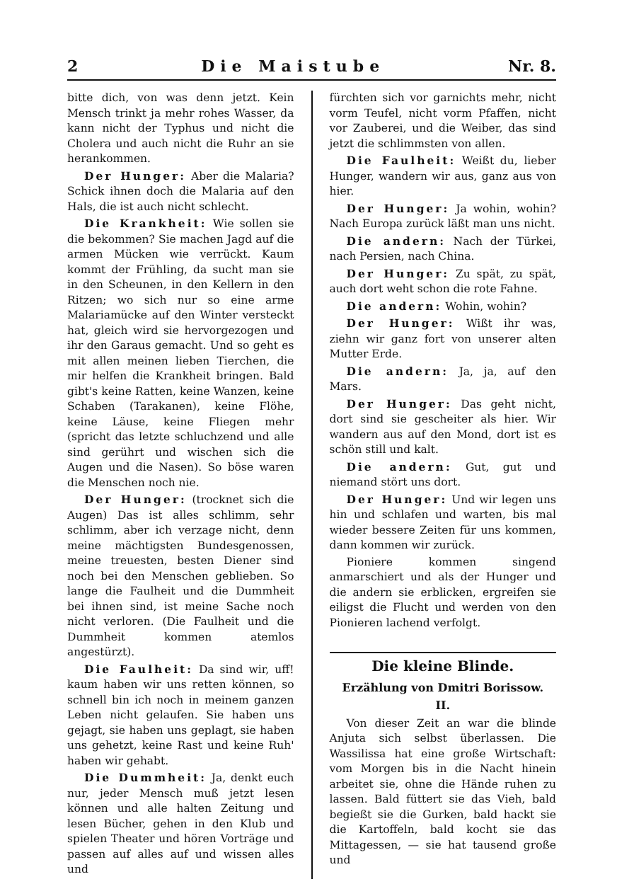2 Die Maistube Nr. 8.
bitte dich, von was denn jetzt. Kein Mensch trinkt ja mehr rohes Wasser, da kann nicht der Typhus und nicht die Cholera und auch nicht die Ruhr an sie herankommen.
Der Hunger: Aber die Malaria? Schick ihnen doch die Malaria auf den Hals, die ist auch nicht schlecht.
Die Krankheit: Wie sollen sie die bekommen? Sie machen Jagd auf die armen Mücken wie verrückt. Kaum kommt der Frühling, da sucht man sie in den Scheunen, in den Kellern in den Ritzen; wo sich nur so eine arme Malariamücke auf den Winter versteckt hat, gleich wird sie hervorgezogen und ihr den Garaus gemacht. Und so geht es mit allen meinen lieben Tierchen, die mir helfen die Krankheit bringen. Bald gibt's keine Ratten, keine Wanzen, keine Schaben (Tarakanen), keine Flöhe, keine Läuse, keine Fliegen mehr (spricht das letzte schluchzend und alle sind gerührt und wischen sich die Augen und die Nasen). So böse waren die Menschen noch nie.
Der Hunger: (trocknet sich die Augen) Das ist alles schlimm, sehr schlimm, aber ich verzage nicht, denn meine mächtigsten Bundesgenossen, meine treuesten, besten Diener sind noch bei den Menschen geblieben. So lange die Faulheit und die Dummheit bei ihnen sind, ist meine Sache noch nicht verloren. (Die Faulheit und die Dummheit kommen atemlos angestürzt).
Die Faulheit: Da sind wir, uff! kaum haben wir uns retten können, so schnell bin ich noch in meinem ganzen Leben nicht gelaufen. Sie haben uns gejagt, sie haben uns geplagt, sie haben uns gehetzt, keine Rast und keine Ruh' haben wir gehabt.
Die Dummheit: Ja, denkt euch nur, jeder Mensch muß jetzt lesen können und alle halten Zeitung und lesen Bücher, gehen in den Klub und spielen Theater und hören Vorträge und passen auf alles auf und wissen alles und
fürchten sich vor garnichts mehr, nicht vorm Teufel, nicht vorm Pfaffen, nicht vor Zauberei, und die Weiber, das sind jetzt die schlimmsten von allen.
Die Faulheit: Weißt du, lieber Hunger, wandern wir aus, ganz aus von hier.
Der Hunger: Ja wohin, wohin? Nach Europa zurück läßt man uns nicht.
Die andern: Nach der Türkei, nach Persien, nach China.
Der Hunger: Zu spät, zu spät, auch dort weht schon die rote Fahne.
Die andern: Wohin, wohin?
Der Hunger: Wißt ihr was, ziehn wir ganz fort von unserer alten Mutter Erde.
Die andern: Ja, ja, auf den Mars.
Der Hunger: Das geht nicht, dort sind sie gescheiter als hier. Wir wandern aus auf den Mond, dort ist es schön still und kalt.
Die andern: Gut, gut und niemand stört uns dort.
Der Hunger: Und wir legen uns hin und schlafen und warten, bis mal wieder bessere Zeiten für uns kommen, dann kommen wir zurück.
Pioniere kommen singend anmarschiert und als der Hunger und die andern sie erblicken, ergreifen sie eiligst die Flucht und werden von den Pionieren lachend verfolgt.
Die kleine Blinde.
Erzählung von Dmitri Borissow.
II.
Von dieser Zeit an war die blinde Anjuta sich selbst überlassen. Die Wassilissa hat eine große Wirtschaft: vom Morgen bis in die Nacht hinein arbeitet sie, ohne die Hände ruhen zu lassen. Bald füttert sie das Vieh, bald begießt sie die Gurken, bald hackt sie die Kartoffeln, bald kocht sie das Mittagessen, — sie hat tausend große und